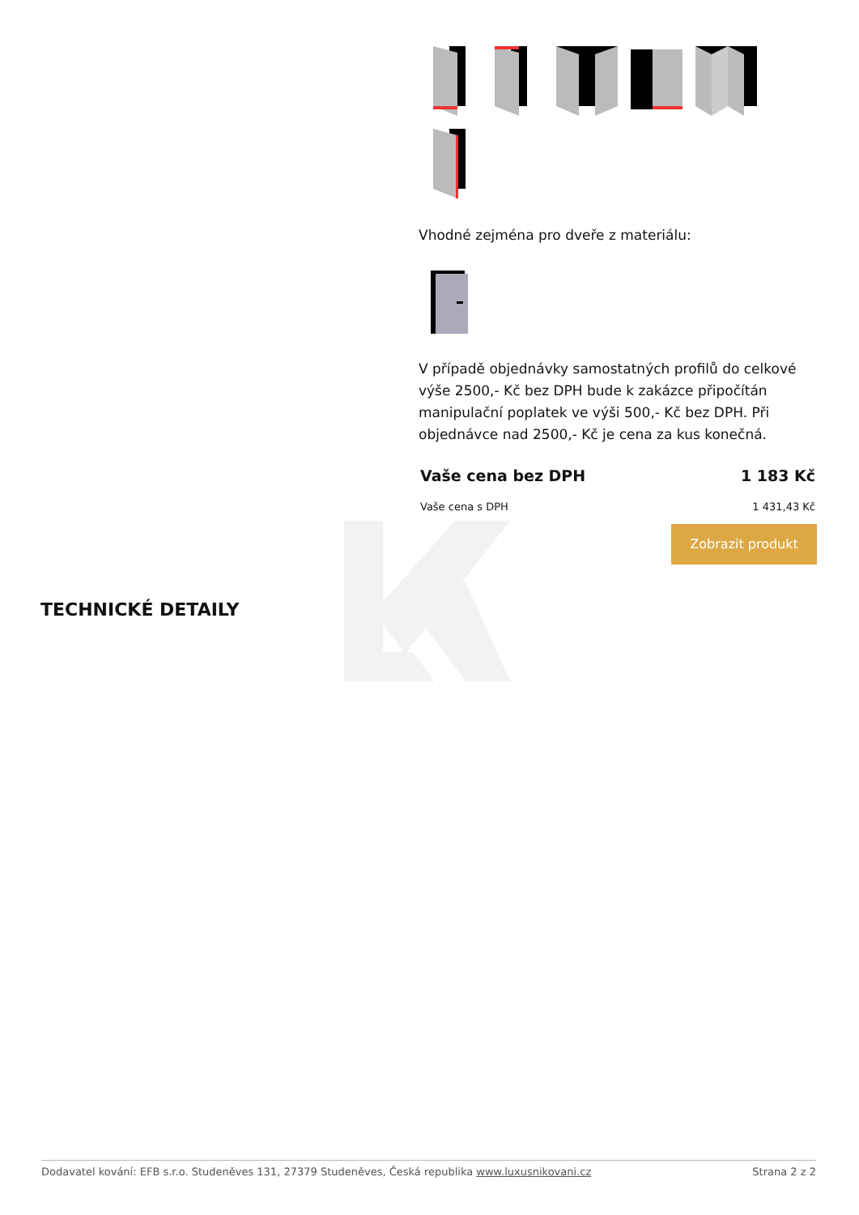Vhodné zejména pro dveře z materiálu:
V případě objednávky samostatných profilů do celkové výše 2500,- Kč bez DPH bude k zakázce připočítán manipulační poplatek ve výši 500,- Kč bez DPH. Při objednávce nad 2500,- Kč je cena za kus konečná.
Vaše cena bez DPH 1 183 Kč
Vaše cena s DPH 1 431,43 Kč
Zobrazit produkt
TECHNICKÉ DETAILY
Dodavatel kování: EFB s.r.o. Studeněves 131, 27379 Studeněves, Česká republika www.luxusnikovani.cz Strana 2 z 2